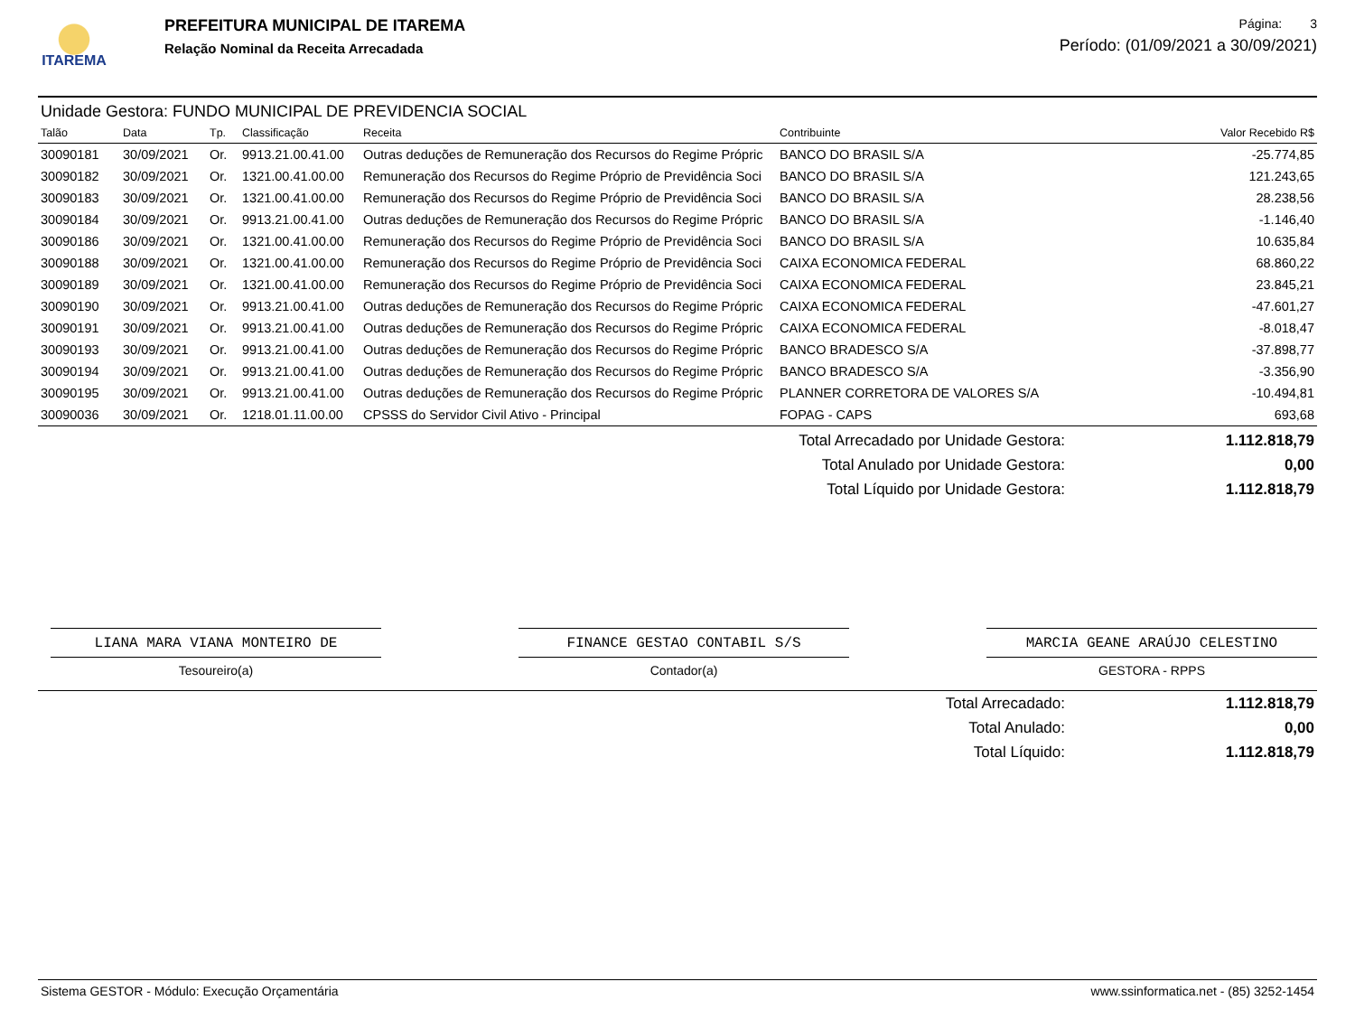ITAREMA
PREFEITURA MUNICIPAL DE ITAREMA
Relação Nominal da Receita Arrecadada
Página: 3
Período: (01/09/2021 a 30/09/2021)
Unidade Gestora: FUNDO MUNICIPAL DE PREVIDENCIA SOCIAL
| Talão | Data | Tp. | Classificação | Receita | Contribuinte | Valor Recebido R$ |
| --- | --- | --- | --- | --- | --- | --- |
| 30090181 | 30/09/2021 | Or. | 9913.21.00.41.00 | Outras deduções de Remuneração dos Recursos do Regime Própric | BANCO DO BRASIL S/A | -25.774,85 |
| 30090182 | 30/09/2021 | Or. | 1321.00.41.00.00 | Remuneração dos Recursos do Regime Próprio de Previdência Soci | BANCO DO BRASIL S/A | 121.243,65 |
| 30090183 | 30/09/2021 | Or. | 1321.00.41.00.00 | Remuneração dos Recursos do Regime Próprio de Previdência Soci | BANCO DO BRASIL S/A | 28.238,56 |
| 30090184 | 30/09/2021 | Or. | 9913.21.00.41.00 | Outras deduções de Remuneração dos Recursos do Regime Própric | BANCO DO BRASIL S/A | -1.146,40 |
| 30090186 | 30/09/2021 | Or. | 1321.00.41.00.00 | Remuneração dos Recursos do Regime Próprio de Previdência Soci | BANCO DO BRASIL S/A | 10.635,84 |
| 30090188 | 30/09/2021 | Or. | 1321.00.41.00.00 | Remuneração dos Recursos do Regime Próprio de Previdência Soci | CAIXA ECONOMICA FEDERAL | 68.860,22 |
| 30090189 | 30/09/2021 | Or. | 1321.00.41.00.00 | Remuneração dos Recursos do Regime Próprio de Previdência Soci | CAIXA ECONOMICA FEDERAL | 23.845,21 |
| 30090190 | 30/09/2021 | Or. | 9913.21.00.41.00 | Outras deduções de Remuneração dos Recursos do Regime Própric | CAIXA ECONOMICA FEDERAL | -47.601,27 |
| 30090191 | 30/09/2021 | Or. | 9913.21.00.41.00 | Outras deduções de Remuneração dos Recursos do Regime Própric | CAIXA ECONOMICA FEDERAL | -8.018,47 |
| 30090193 | 30/09/2021 | Or. | 9913.21.00.41.00 | Outras deduções de Remuneração dos Recursos do Regime Própric | BANCO BRADESCO S/A | -37.898,77 |
| 30090194 | 30/09/2021 | Or. | 9913.21.00.41.00 | Outras deduções de Remuneração dos Recursos do Regime Própric | BANCO BRADESCO S/A | -3.356,90 |
| 30090195 | 30/09/2021 | Or. | 9913.21.00.41.00 | Outras deduções de Remuneração dos Recursos do Regime Própric | PLANNER CORRETORA DE VALORES S/A | -10.494,81 |
| 30090036 | 30/09/2021 | Or. | 1218.01.11.00.00 | CPSSS do Servidor Civil Ativo - Principal | FOPAG - CAPS | 693,68 |
| Total Arrecadado por Unidade Gestora: | 1.112.818,79 |
| Total Anulado por Unidade Gestora: | 0,00 |
| Total Líquido por Unidade Gestora: | 1.112.818,79 |
LIANA MARA VIANA MONTEIRO DE
Tesoureiro(a)
FINANCE GESTAO CONTABIL S/S
Contador(a)
MARCIA GEANE ARAÚJO CELESTINO
GESTORA - RPPS
| Total Arrecadado: | 1.112.818,79 |
| Total Anulado: | 0,00 |
| Total Líquido: | 1.112.818,79 |
Sistema GESTOR - Módulo: Execução Orçamentária www.ssinformatica.net - (85) 3252-1454